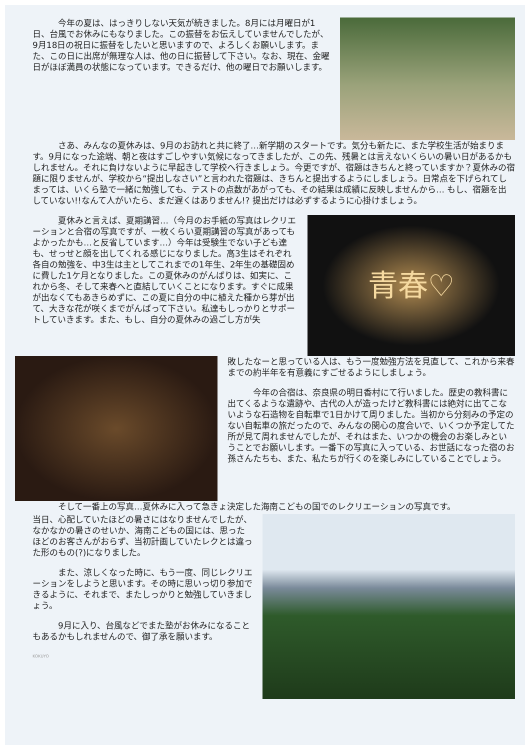今年の夏は、はっきりしない天気が続きました。8月には月曜日が1日、台風でお休みにもなりました。この振替をお伝えしていませんでしたが、9月18日の祝日に振替をしたいと思いますので、よろしくお願いします。また、この日に出席が無理な人は、他の日に振替して下さい。なお、現在、金曜日がほぼ満員の状態になっています。できるだけ、他の曜日でお願いします。
さあ、みんなの夏休みは、9月のお訪れと共に終了…新学期のスタートです。気分も新たに、また学校生活が始まります。9月になった途端、朝と夜はすごしやすい気候になってきましたが、この先、残暑とは言えないくらいの暑い日があるかもしれません。それに負けないように早起きして学校へ行きましょう。今更ですが、宿題はきちんと終っていますか？夏休みの宿題に限りませんが、学校から“提出しなさい”と言われた宿題は、きちんと提出するようにしましょう。日常点を下げられてしまっては、いくら塾で一緒に勉強しても、テストの点数があがっても、その結果は成績に反映しませんから… もし、宿題を出していない!!なんて人がいたら、まだ遅くはありません!? 提出だけは必ずするように心掛けましょう。
夏休みと言えば、夏期講習…（今月のお手紙の写真はレクリエーションと合宿の写真ですが、一枚くらい夏期講習の写真があってもよかったかも…と反省しています…）今年は受験生でない子ども達も、せっせと顔を出してくれる感じになりました。高3生はそれぞれ各自の勉強を、中3生は主としてこれまでの1年生、2年生の基礎固めに費した1ケ月となりました。この夏休みのがんばりは、如実に、これから冬、そして来春へと直結していくことになります。すぐに成果が出なくてもあきらめずに、この夏に自分の中に植えた種から芽が出て、大きな花が咲くまでがんばって下さい。私達もしっかりとサポートしていきます。また、もし、自分の夏休みの過ごし方が失
青春♡
敗したなーと思っている人は、もう一度勉強方法を見直して、これから来春までの約半年を有意義にすごせるようにしましょう。
今年の合宿は、奈良県の明日香村にて行いました。歴史の教科書に出てくるような遺跡や、古代の人が造ったけど教科書には絶対に出てこないような石造物を自転車で1日かけて周りました。当初から分刻みの予定のない自転車の旅だったので、みんなの関心の度合いで、いくつか予定してた所が見て周れませんでしたが、それはまた、いつかの機会のお楽しみということでお願いします。一番下の写真に入っている、お世話になった宿のお孫さんたちも、また、私たちが行くのを楽しみにしていることでしょう。
そして一番上の写真…夏休みに入って急きょ決定した海南こどもの国でのレクリエーションの写真です。
当日、心配していたほどの暑さにはなりませんでしたが、なかなかの暑さのせいか、海南こどもの国には、思ったほどのお客さんがおらず、当初計画していたレクとは違った形のもの(?)になりました。
また、涼しくなった時に、もう一度、同じレクリエーションをしようと思います。その時に思いっ切り参加できるように、それまで、またしっかりと勉強していきましょう。
9月に入り、台風などでまた塾がお休みになることもあるかもしれませんので、御了承を願います。
KOKUYO